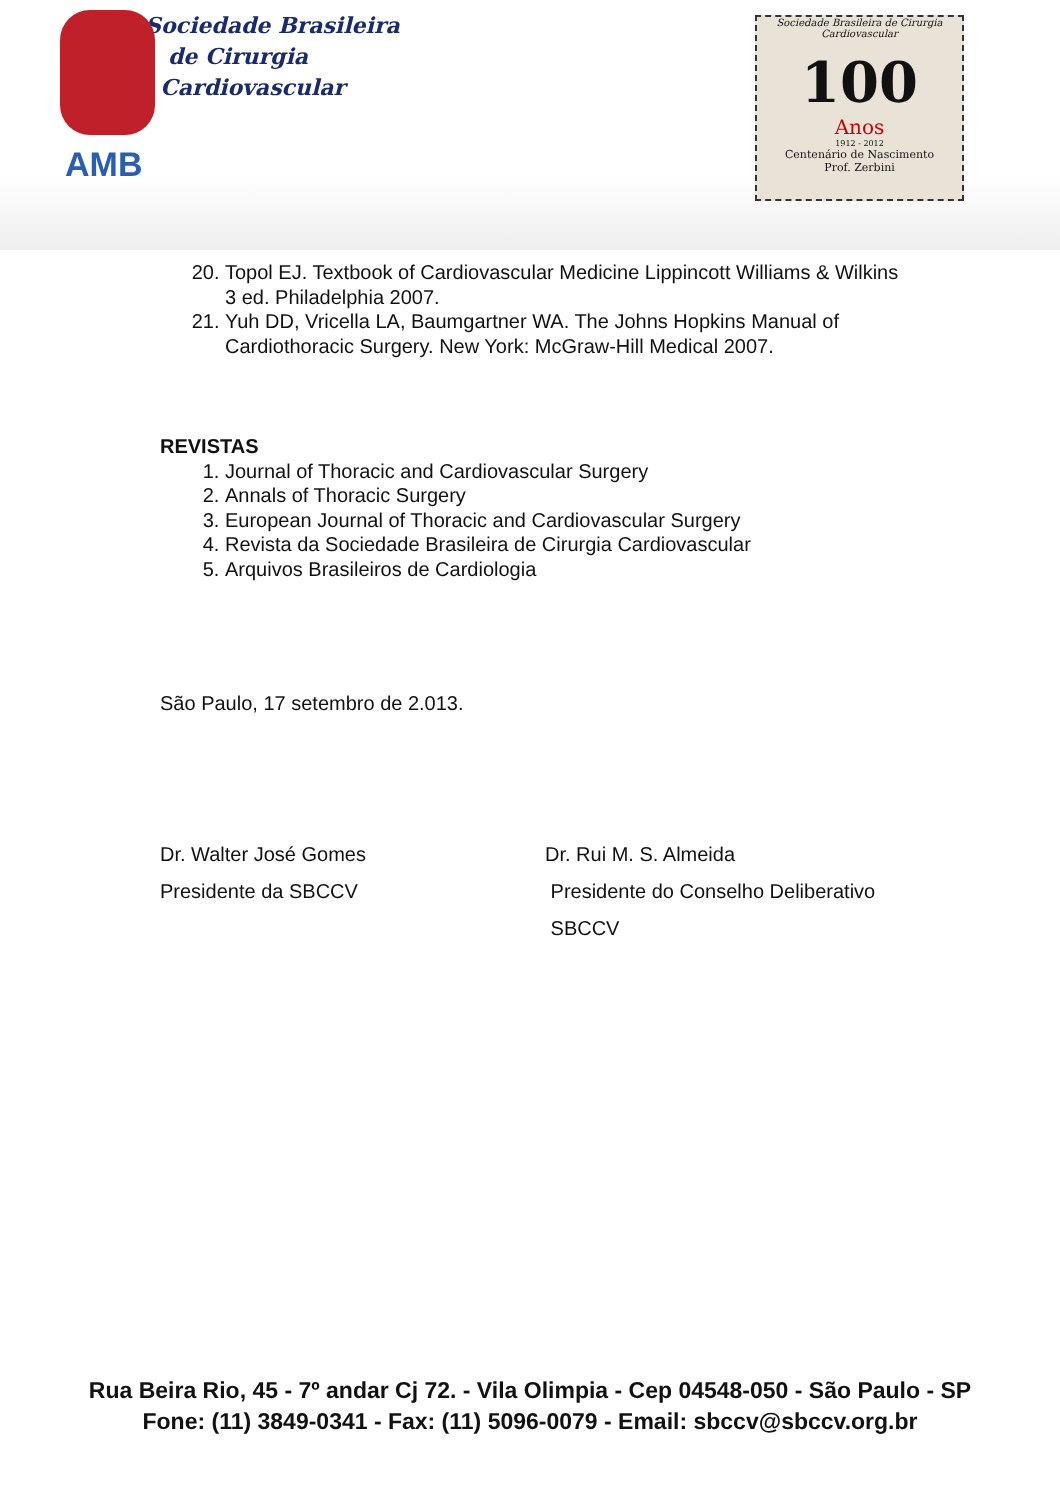Sociedade Brasileira
de Cirurgia
Cardiovascular
AMB
Sociedade Brasileira de Cirurgia Cardiovascular
100
Anos
1912 - 2012
Centenário de Nascimento
Prof. Zerbini
20. Topol EJ. Textbook of Cardiovascular Medicine Lippincott Williams & Wilkins 3 ed. Philadelphia 2007.
21. Yuh DD, Vricella LA, Baumgartner WA. The Johns Hopkins Manual of Cardiothoracic Surgery. New York: McGraw-Hill Medical 2007.
REVISTAS
1. Journal of Thoracic and Cardiovascular Surgery
2. Annals of Thoracic Surgery
3. European Journal of Thoracic and Cardiovascular Surgery
4. Revista da Sociedade Brasileira de Cirurgia Cardiovascular
5. Arquivos Brasileiros de Cardiologia
São Paulo, 17 setembro de 2.013.
Dr. Walter José Gomes
Presidente da SBCCV
Dr. Rui M. S. Almeida
Presidente do Conselho Deliberativo
SBCCV
Rua Beira Rio, 45 - 7º andar Cj 72. - Vila Olimpia - Cep 04548-050 - São Paulo - SP
Fone: (11) 3849-0341 - Fax: (11) 5096-0079 - Email: sbccv@sbccv.org.br